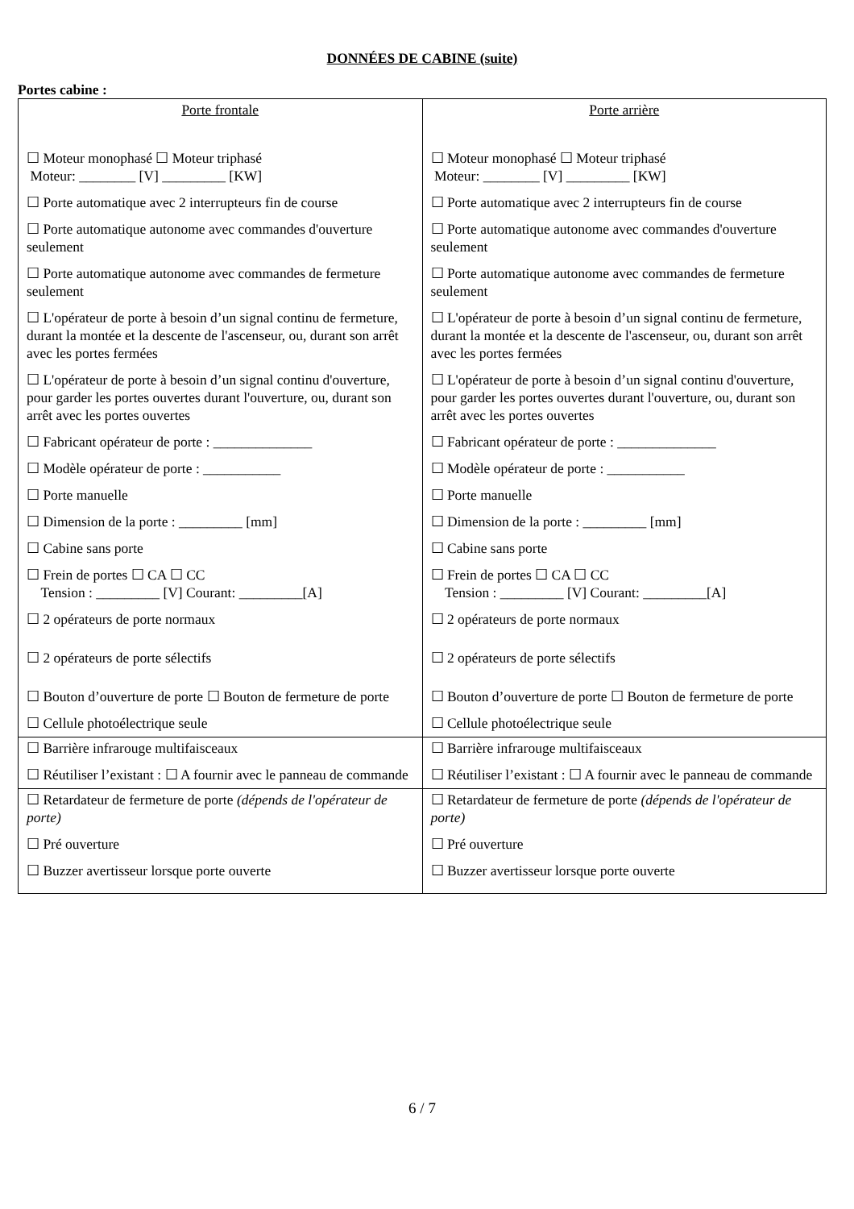DONNÉES DE CABINE (suite)
Portes cabine :
| Porte frontale ☐ Moteur monophasé ☐ Moteur triphasé Moteur: ________ [V] _________ [KW] ☐ Porte automatique avec 2 interrupteurs fin de course ☐ Porte automatique autonome avec commandes d'ouverture seulement ☐ Porte automatique autonome avec commandes de fermeture seulement ☐ L'opérateur de porte à besoin d’un signal continu de fermeture, durant la montée et la descente de l'ascenseur, ou, durant son arrêt avec les portes fermées ☐ L'opérateur de porte à besoin d’un signal continu d'ouverture, pour garder les portes ouvertes durant l'ouverture, ou, durant son arrêt avec les portes ouvertes ☐ Fabricant opérateur de porte : ______________ ☐ Modèle opérateur de porte : ___________ ☐ Porte manuelle ☐ Dimension de la porte : _________ [mm] ☐ Cabine sans porte ☐ Frein de portes ☐ CA ☐ CC Tension : _________ [V] Courant: _________[A] ☐ 2 opérateurs de porte normaux ☐ 2 opérateurs de porte sélectifs ☐ Bouton d’ouverture de porte ☐ Bouton de fermeture de porte ☐ Cellule photoélectrique seule | Porte arrière ☐ Moteur monophasé ☐ Moteur triphasé Moteur: ________ [V] _________ [KW] ☐ Porte automatique avec 2 interrupteurs fin de course ☐ Porte automatique autonome avec commandes d'ouverture seulement ☐ Porte automatique autonome avec commandes de fermeture seulement ☐ L'opérateur de porte à besoin d’un signal continu de fermeture, durant la montée et la descente de l'ascenseur, ou, durant son arrêt avec les portes fermées ☐ L'opérateur de porte à besoin d’un signal continu d'ouverture, pour garder les portes ouvertes durant l'ouverture, ou, durant son arrêt avec les portes ouvertes ☐ Fabricant opérateur de porte : ______________ ☐ Modèle opérateur de porte : ___________ ☐ Porte manuelle ☐ Dimension de la porte : _________ [mm] ☐ Cabine sans porte ☐ Frein de portes ☐ CA ☐ CC Tension : _________ [V] Courant: _________[A] ☐ 2 opérateurs de porte normaux ☐ 2 opérateurs de porte sélectifs ☐ Bouton d’ouverture de porte ☐ Bouton de fermeture de porte ☐ Cellule photoélectrique seule |
| ☐ Barrière infrarouge multifaisceaux ☐ Réutiliser l’existant : ☐ A fournir avec le panneau de commande | ☐ Barrière infrarouge multifaisceaux ☐ Réutiliser l’existant : ☐ A fournir avec le panneau de commande |
| ☐ Retardateur de fermeture de porte (dépends de l'opérateur de porte) ☐ Pré ouverture ☐ Buzzer avertisseur lorsque porte ouverte | ☐ Retardateur de fermeture de porte (dépends de l'opérateur de porte) ☐ Pré ouverture ☐ Buzzer avertisseur lorsque porte ouverte |
6 / 7